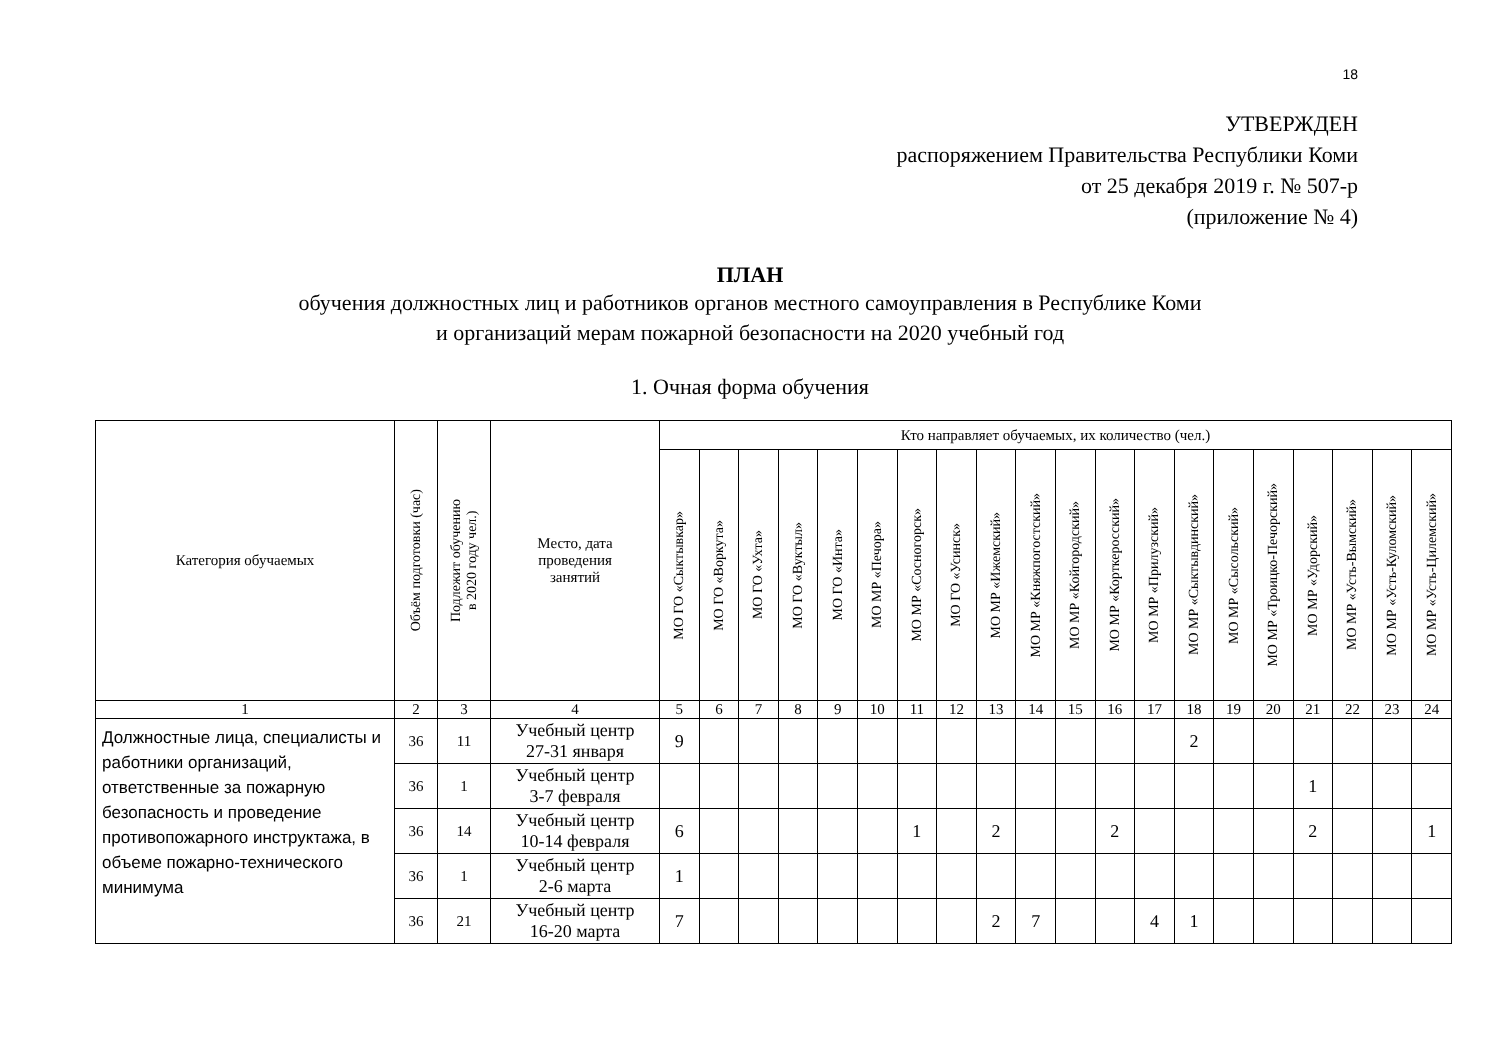18
УТВЕРЖДЕН
распоряжением Правительства Республики Коми
от 25 декабря 2019 г. № 507-р
(приложение № 4)
ПЛАН
обучения должностных лиц и работников органов местного самоуправления в Республике Коми
и организаций мерам пожарной безопасности на 2020 учебный год
1. Очная форма обучения
| Категория обучаемых | Объём подготовки (час) | Подлежит обучению в 2020 году чел.) | Место, дата проведения занятий | Кто направляет обучаемых, их количество (чел.) | | | | | | | | | | | | | | | | | | | |
| --- | --- | --- | --- | --- | --- | --- | --- | --- | --- | --- | --- | --- | --- | --- | --- | --- | --- | --- | --- | --- | --- | --- | --- |
| | | | | МО ГО «Сыктывкар» | МО ГО «Воркута» | МО ГО «Ухта» | МО ГО «Вуктыл» | МО ГО «Инта» | МО МР «Печора» | МО МР «Сосногорск» | МО ГО «Усинск» | МО МР «Ижемский» | МО МР «Княжпогостский» | МО МР «Койгородский» | МО МР «Корткеросский» | МО МР «Прилузский» | МО МР «Сыктывдинский» | МО МР «Сысольский» | МО МР «Троицко-Печорский» | МО МР «Удорский» | МО МР «Усть-Вымский» | МО МР «Усть-Куломский» | МО МР «Усть-Цилемский» |
| 1 | 2 | 3 | 4 | 5 | 6 | 7 | 8 | 9 | 10 | 11 | 12 | 13 | 14 | 15 | 16 | 17 | 18 | 19 | 20 | 21 | 22 | 23 | 24 |
| Должностные лица, специалисты и работники организаций, ответственные за пожарную безопасность и проведение противопожарного инструктажа, в объеме пожарно-технического минимума | 36 | 11 | Учебный центр 27-31 января | 9 | | | | | | | | | | | | | 2 | | | | | | |
| | 36 | 1 | Учебный центр 3-7 февраля | | | | | | | | | | | | | | | | | 1 | | | |
| | 36 | 14 | Учебный центр 10-14 февраля | 6 | | | | | | 1 | | 2 | | | 2 | | | | | 2 | | | 1 |
| | 36 | 1 | Учебный центр 2-6 марта | 1 | | | | | | | | | | | | | | | | | | | |
| | 36 | 21 | Учебный центр 16-20 марта | 7 | | | | | | | | 2 | 7 | | | 4 | 1 | | | | | | |